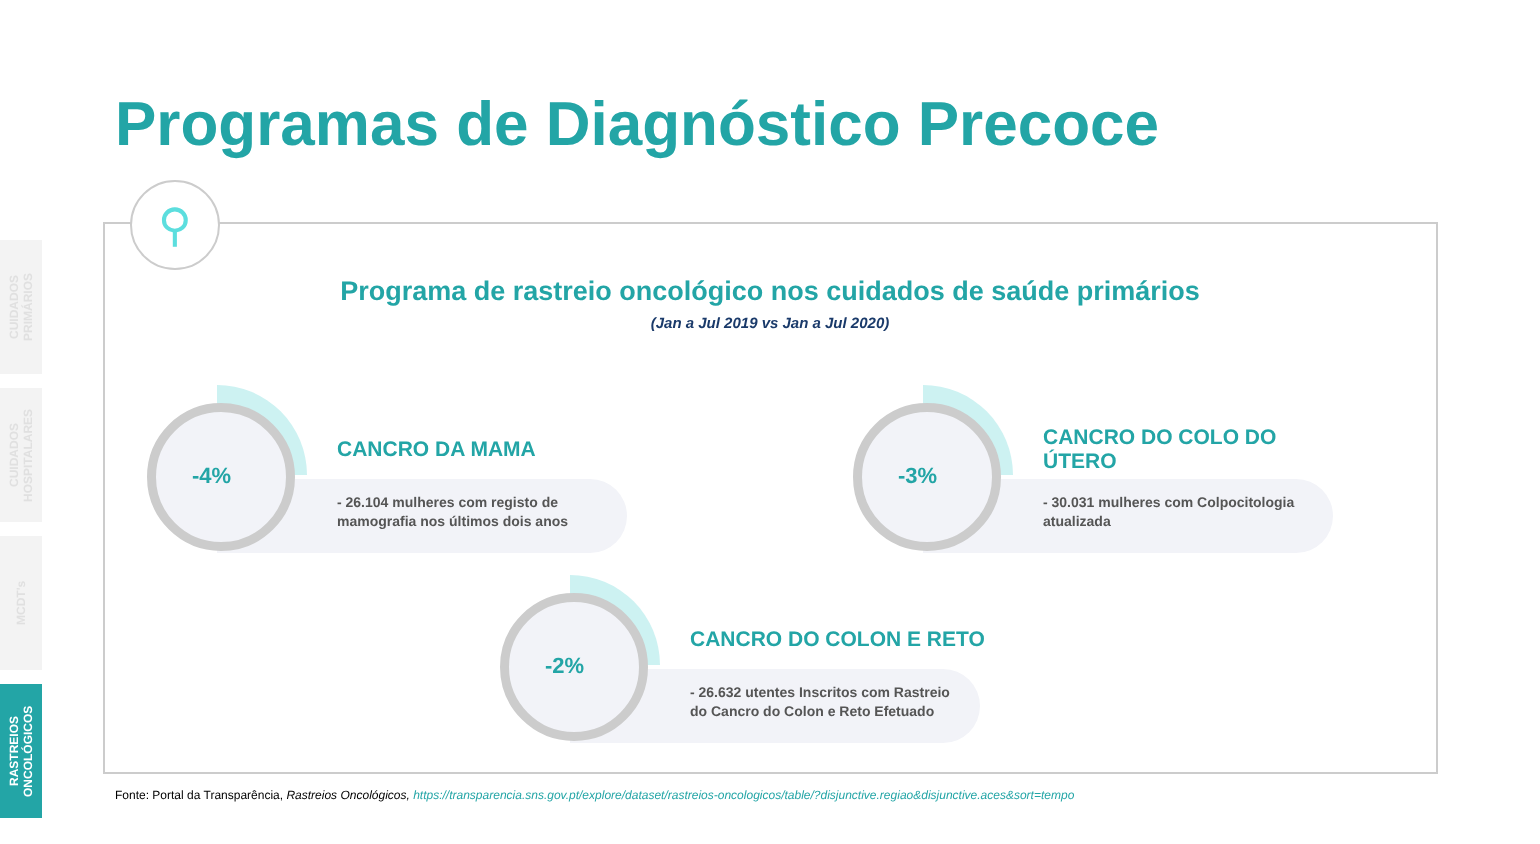CUIDADOS PRIMÁRIOS
CUIDADOS HOSPITALARES
MCDT's
RASTREIOS ONCOLÓGICOS
Programas de Diagnóstico Precoce
⚲
Programa de rastreio oncológico nos cuidados de saúde primários
(Jan a Jul 2019 vs Jan a Jul 2020)
-4%
CANCRO DA MAMA
- 26.104 mulheres com registo de
mamografia nos últimos dois anos
-3%
CANCRO DO COLO DO
ÚTERO
- 30.031 mulheres com Colpocitologia
atualizada
-2%
CANCRO DO COLON E RETO
- 26.632 utentes Inscritos com Rastreio
do Cancro do Colon e Reto Efetuado
Fonte: Portal da Transparência, Rastreios Oncológicos, https://transparencia.sns.gov.pt/explore/dataset/rastreios-oncologicos/table/?disjunctive.regiao&disjunctive.aces&sort=tempo